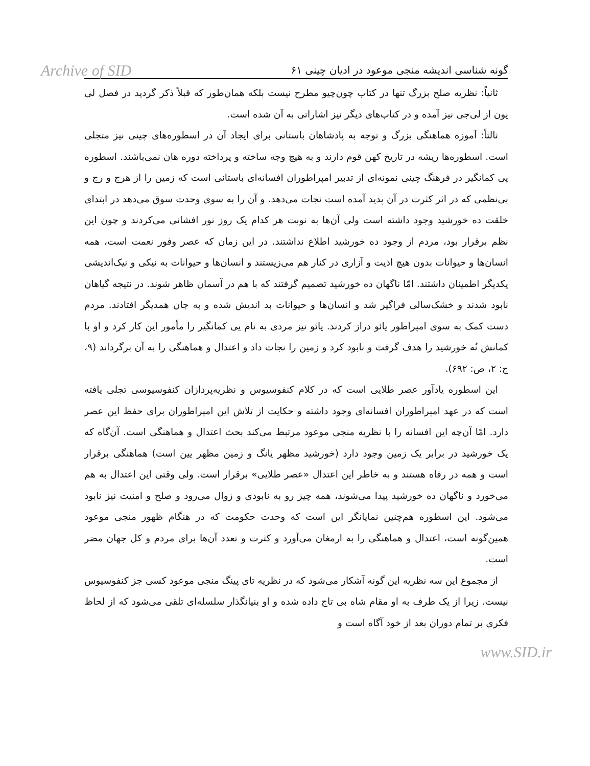Archive of SID
گونه شناسی اندیشه منجی موعود در ادیان چینی ۶۱
ثانیاً: نظریه صلح بزرگ تنها در کتاب چون‌چیو مطرح نیست بلکه همان‌طور که قبلاً ذکر گردید در فصل لی یون از لی‌جی نیز آمده و در کتاب‌های دیگر نیز اشاراتی به آن شده است.
ثالثاً: آموزه هماهنگی بزرگ و توجه به پادشاهان باستانی برای ایجاد آن در اسطوره‌های چینی نیز متجلی است. اسطوره‌ها ریشه در تاریخ کهن قوم دارند و به هیچ وجه ساخته و پرداخته دوره هان نمی‌باشند. اسطوره یی کمانگیر در فرهنگ چینی نمونه‌ای از تدبیر امپراطوران افسانه‌ای باستانی است که زمین را از هرج و رج و بی‌نظمی که در اثر کثرت در آن پدید آمده است نجات می‌دهد. و آن را به سوی وحدت سوق می‌دهد در ابتدای خلقت ده خورشید وجود داشته است ولی آن‌ها به نوبت هر کدام یک روز نور افشانی می‌کردند و چون این نظم برقرار بود، مردم از وجود ده خورشید اطلاع نداشتند. در این زمان که عصر وفور نعمت است، همه انسان‌ها و حیوانات بدون هیچ اذیت و آزاری در کنار هم می‌زیستند و انسان‌ها و حیوانات به نیکی و نیک‌اندیشی یکدیگر اطمینان داشتند. امّا ناگهان ده خورشید تصمیم گرفتند که با هم در آسمان ظاهر شوند. در نتیجه گیاهان نابود شدند و خشک‌سالی فراگیر شد و انسان‌ها و حیوانات بد اندیش شده و به جان همدیگر افتادند. مردم دست کمک به سوی امپراطور یائو دراز کردند. یائو نیز مردی به نام یی کمانگیر را مأمور این کار کرد و او با کمانش نُه خورشید را هدف گرفت و نابود کرد و زمین را نجات داد و اعتدال و هماهنگی را به آن برگرداند (۹، ج: ۲، ص: ۶۹۲).
این اسطوره یادآور عصر طلایی است که در کلام کنفوسیوس و نظریه‌پردازان کنفوسیوسی تجلی یافته است که در عهد امپراطوران افسانه‌ای وجود داشته و حکایت از تلاش این امپراطوران برای حفظ این عصر دارد. امّا آن‌چه این افسانه را با نظریه منجی موعود مرتبط می‌کند بحث اعتدال و هماهنگی است. آن‌گاه که یک خورشید در برابر یک زمین وجود دارد (خورشید مظهر یانگ و زمین مظهر یین است) هماهنگی برقرار است و همه در رفاه هستند و به خاطر این اعتدال «عصر طلایی» برقرار است. ولی وقتی این اعتدال به هم می‌خورد و ناگهان ده خورشید پیدا می‌شوند، همه چیز رو به نابودی و زوال می‌رود و صلح و امنیت نیز نابود می‌شود. این اسطوره هم‌چنین نمایانگر این است که وحدت حکومت که در هنگام ظهور منجی موعود همین‌گونه است، اعتدال و هماهنگی را به ارمغان می‌آورد و کثرت و تعدد آن‌ها برای مردم و کل جهان مضر است.
از مجموع این سه نظریه این گونه آشکار می‌شود که در نظریه تای پینگ منجی موعود کسی جز کنفوسیوس نیست. زیرا از یک طرف به او مقام شاه بی تاج داده شده و او بنیانگذار سلسله‌ای تلقی می‌شود که از لحاظ فکری بر تمام دوران بعد از خود آگاه است و
www.SID.ir